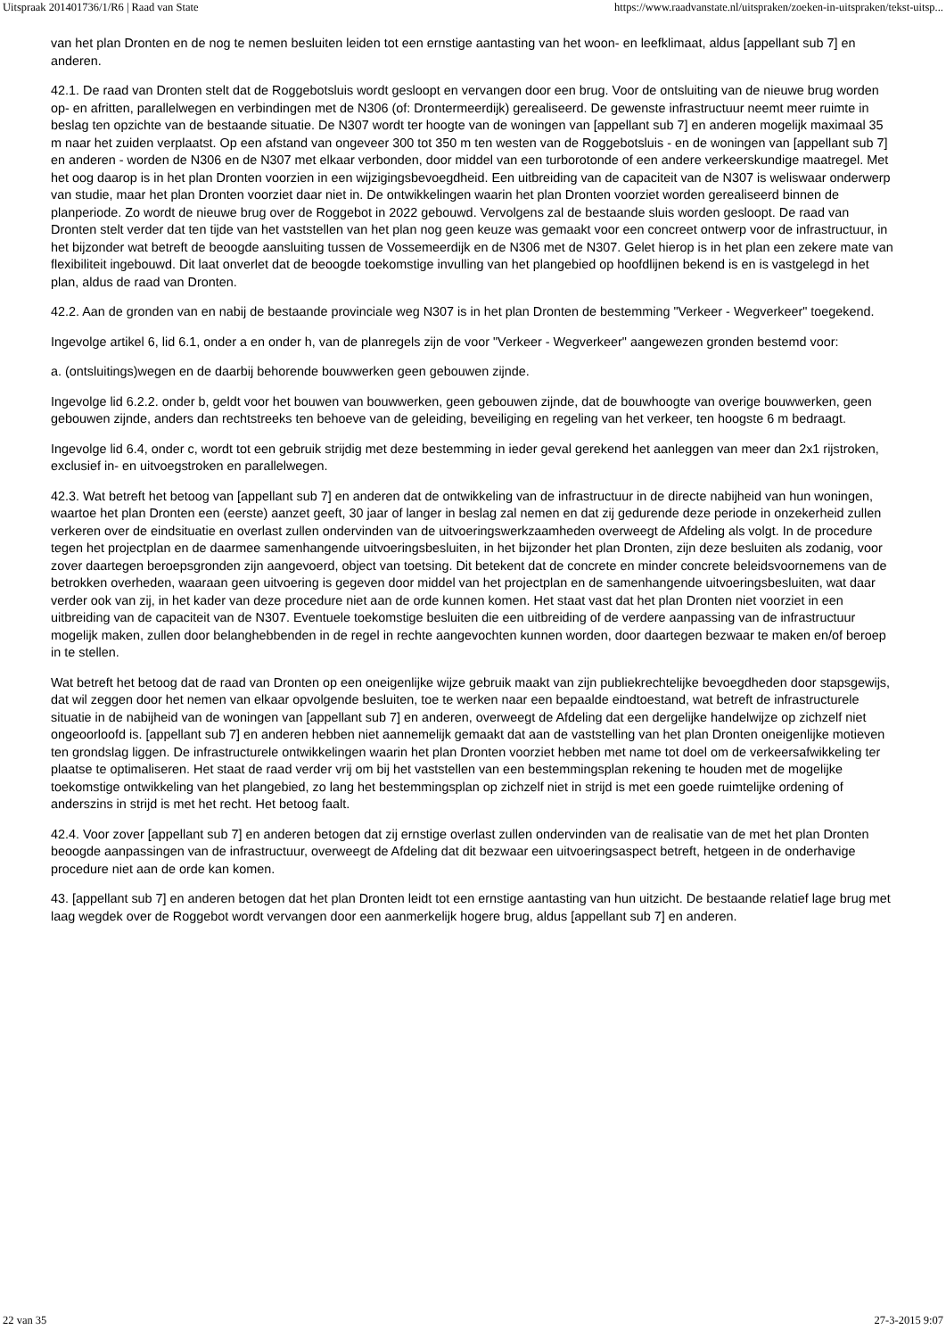Uitspraak 201401736/1/R6 | Raad van State https://www.raadvanstate.nl/uitspraken/zoeken-in-uitspraken/tekst-uitsp...
van het plan Dronten en de nog te nemen besluiten leiden tot een ernstige aantasting van het woon- en leefklimaat, aldus [appellant sub 7] en anderen.
42.1. De raad van Dronten stelt dat de Roggebotsluis wordt gesloopt en vervangen door een brug. Voor de ontsluiting van de nieuwe brug worden op- en afritten, parallelwegen en verbindingen met de N306 (of: Drontermeerdijk) gerealiseerd. De gewenste infrastructuur neemt meer ruimte in beslag ten opzichte van de bestaande situatie. De N307 wordt ter hoogte van de woningen van [appellant sub 7] en anderen mogelijk maximaal 35 m naar het zuiden verplaatst. Op een afstand van ongeveer 300 tot 350 m ten westen van de Roggebotsluis - en de woningen van [appellant sub 7] en anderen - worden de N306 en de N307 met elkaar verbonden, door middel van een turborotonde of een andere verkeerskundige maatregel. Met het oog daarop is in het plan Dronten voorzien in een wijzigingsbevoegdheid. Een uitbreiding van de capaciteit van de N307 is weliswaar onderwerp van studie, maar het plan Dronten voorziet daar niet in. De ontwikkelingen waarin het plan Dronten voorziet worden gerealiseerd binnen de planperiode. Zo wordt de nieuwe brug over de Roggebot in 2022 gebouwd. Vervolgens zal de bestaande sluis worden gesloopt. De raad van Dronten stelt verder dat ten tijde van het vaststellen van het plan nog geen keuze was gemaakt voor een concreet ontwerp voor de infrastructuur, in het bijzonder wat betreft de beoogde aansluiting tussen de Vossemeerdijk en de N306 met de N307. Gelet hierop is in het plan een zekere mate van flexibiliteit ingebouwd. Dit laat onverlet dat de beoogde toekomstige invulling van het plangebied op hoofdlijnen bekend is en is vastgelegd in het plan, aldus de raad van Dronten.
42.2. Aan de gronden van en nabij de bestaande provinciale weg N307 is in het plan Dronten de bestemming "Verkeer - Wegverkeer" toegekend.
Ingevolge artikel 6, lid 6.1, onder a en onder h, van de planregels zijn de voor "Verkeer - Wegverkeer" aangewezen gronden bestemd voor:
a. (ontsluitings)wegen en de daarbij behorende bouwwerken geen gebouwen zijnde.
Ingevolge lid 6.2.2. onder b, geldt voor het bouwen van bouwwerken, geen gebouwen zijnde, dat de bouwhoogte van overige bouwwerken, geen gebouwen zijnde, anders dan rechtstreeks ten behoeve van de geleiding, beveiliging en regeling van het verkeer, ten hoogste 6 m bedraagt.
Ingevolge lid 6.4, onder c, wordt tot een gebruik strijdig met deze bestemming in ieder geval gerekend het aanleggen van meer dan 2x1 rijstroken, exclusief in- en uitvoegstroken en parallelwegen.
42.3. Wat betreft het betoog van [appellant sub 7] en anderen dat de ontwikkeling van de infrastructuur in de directe nabijheid van hun woningen, waartoe het plan Dronten een (eerste) aanzet geeft, 30 jaar of langer in beslag zal nemen en dat zij gedurende deze periode in onzekerheid zullen verkeren over de eindsituatie en overlast zullen ondervinden van de uitvoeringswerkzaamheden overweegt de Afdeling als volgt. In de procedure tegen het projectplan en de daarmee samenhangende uitvoeringsbesluiten, in het bijzonder het plan Dronten, zijn deze besluiten als zodanig, voor zover daartegen beroepsgronden zijn aangevoerd, object van toetsing. Dit betekent dat de concrete en minder concrete beleidsvoornemens van de betrokken overheden, waaraan geen uitvoering is gegeven door middel van het projectplan en de samenhangende uitvoeringsbesluiten, wat daar verder ook van zij, in het kader van deze procedure niet aan de orde kunnen komen. Het staat vast dat het plan Dronten niet voorziet in een uitbreiding van de capaciteit van de N307. Eventuele toekomstige besluiten die een uitbreiding of de verdere aanpassing van de infrastructuur mogelijk maken, zullen door belanghebbenden in de regel in rechte aangevochten kunnen worden, door daartegen bezwaar te maken en/of beroep in te stellen.
Wat betreft het betoog dat de raad van Dronten op een oneigenlijke wijze gebruik maakt van zijn publiekrechtelijke bevoegdheden door stapsgewijs, dat wil zeggen door het nemen van elkaar opvolgende besluiten, toe te werken naar een bepaalde eindtoestand, wat betreft de infrastructurele situatie in de nabijheid van de woningen van [appellant sub 7] en anderen, overweegt de Afdeling dat een dergelijke handelwijze op zichzelf niet ongeoorloofd is. [appellant sub 7] en anderen hebben niet aannemelijk gemaakt dat aan de vaststelling van het plan Dronten oneigenlijke motieven ten grondslag liggen. De infrastructurele ontwikkelingen waarin het plan Dronten voorziet hebben met name tot doel om de verkeersafwikkeling ter plaatse te optimaliseren. Het staat de raad verder vrij om bij het vaststellen van een bestemmingsplan rekening te houden met de mogelijke toekomstige ontwikkeling van het plangebied, zo lang het bestemmingsplan op zichzelf niet in strijd is met een goede ruimtelijke ordening of anderszins in strijd is met het recht. Het betoog faalt.
42.4. Voor zover [appellant sub 7] en anderen betogen dat zij ernstige overlast zullen ondervinden van de realisatie van de met het plan Dronten beoogde aanpassingen van de infrastructuur, overweegt de Afdeling dat dit bezwaar een uitvoeringsaspect betreft, hetgeen in de onderhavige procedure niet aan de orde kan komen.
43. [appellant sub 7] en anderen betogen dat het plan Dronten leidt tot een ernstige aantasting van hun uitzicht. De bestaande relatief lage brug met laag wegdek over de Roggebot wordt vervangen door een aanmerkelijk hogere brug, aldus [appellant sub 7] en anderen.
22 van 35 27-3-2015 9:07